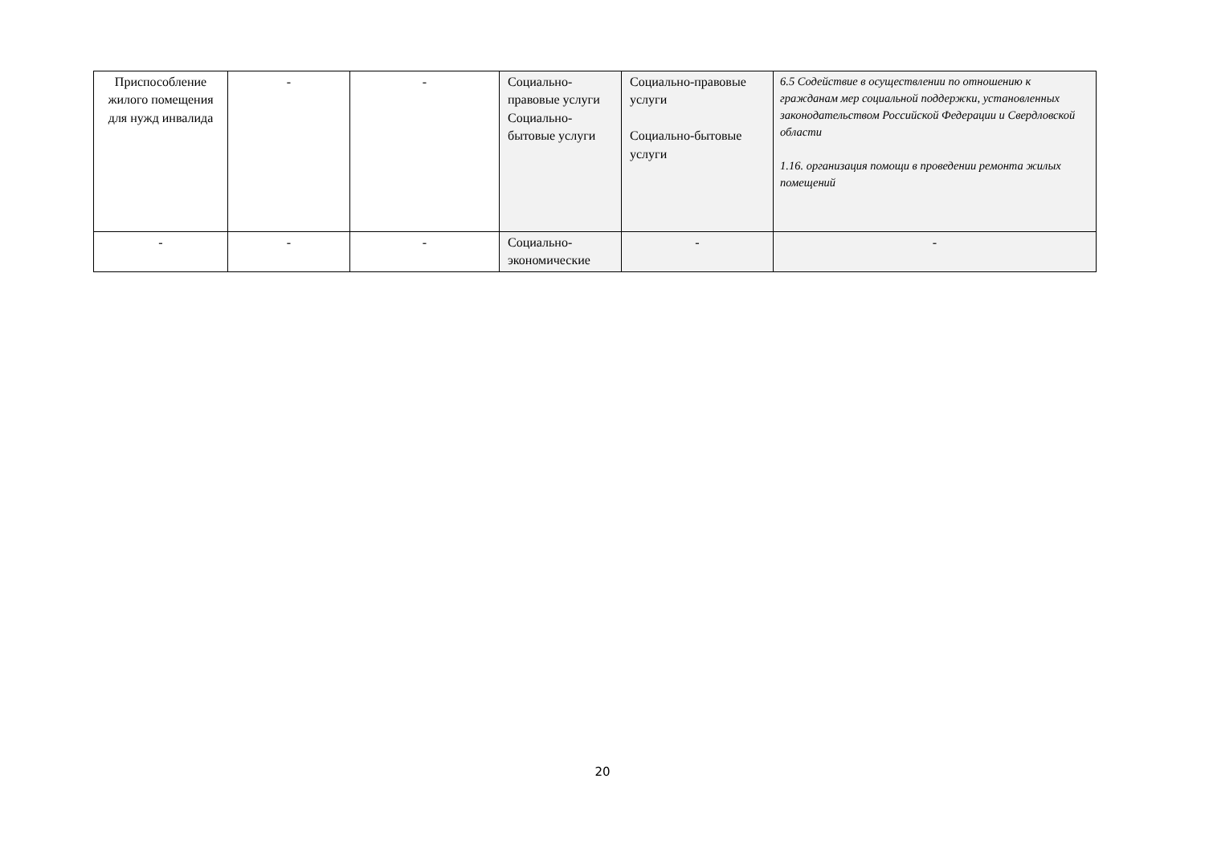| Приспособление жилого помещения для нужд инвалида | - | - | Социально-правовые услуги Социально-бытовые услуги | Социально-правовые услуги Социально-бытовые услуги | 6.5 Содействие в осуществлении по отношению к гражданам мер социальной поддержки, установленных законодательством Российской Федерации и Свердловской области 1.16. организация помощи в проведении ремонта жилых помещений |
| - | - | - | Социально-экономические | - | - |
20